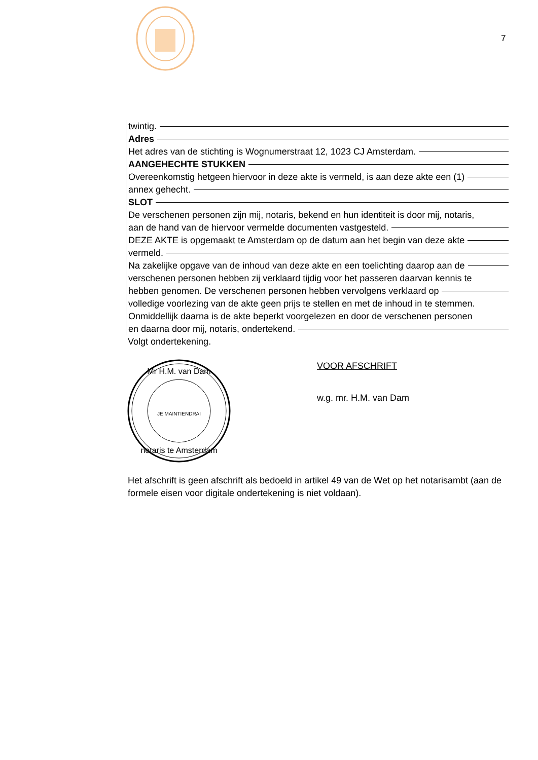7
twintig.
Adres
Het adres van de stichting is Wognumerstraat 12, 1023 CJ Amsterdam.
AANGEHECHTE STUKKEN
Overeenkomstig hetgeen hiervoor in deze akte is vermeld, is aan deze akte een (1)
annex gehecht.
SLOT
De verschenen personen zijn mij, notaris, bekend en hun identiteit is door mij, notaris,
aan de hand van de hiervoor vermelde documenten vastgesteld.
DEZE AKTE is opgemaakt te Amsterdam op de datum aan het begin van deze akte
vermeld.
Na zakelijke opgave van de inhoud van deze akte en een toelichting daarop aan de
verschenen personen hebben zij verklaard tijdig voor het passeren daarvan kennis te
hebben genomen. De verschenen personen hebben vervolgens verklaard op
volledige voorlezing van de akte geen prijs te stellen en met de inhoud in te stemmen.
Onmiddellijk daarna is de akte beperkt voorgelezen en door de verschenen personen
en daarna door mij, notaris, ondertekend.
Volgt ondertekening.
Mr H.M. van Dam
notaris te Amsterdam
JE MAINTIENDRAI
VOOR AFSCHRIFT
w.g. mr. H.M. van Dam
Het afschrift is geen afschrift als bedoeld in artikel 49 van de Wet op het notarisambt (aan de formele eisen voor digitale ondertekening is niet voldaan).